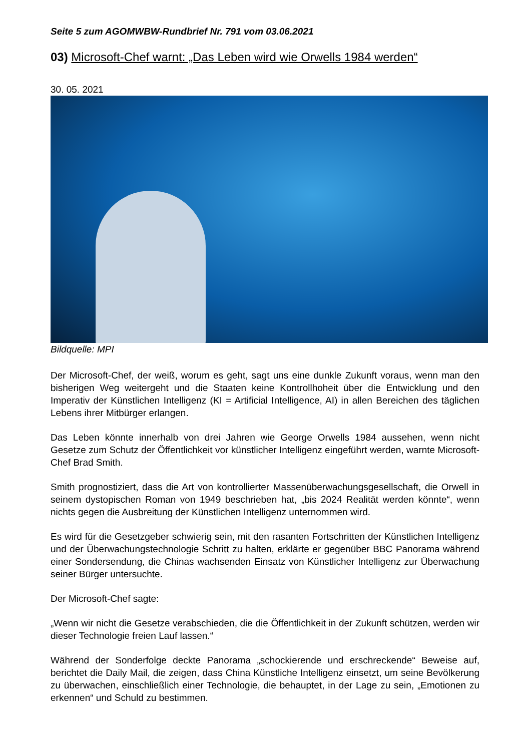Seite 5 zum AGOMWBW-Rundbrief Nr. 791 vom 03.06.2021
03) Microsoft-Chef warnt: „Das Leben wird wie Orwells 1984 werden“
30. 05. 2021
Bildquelle: MPI
Der Microsoft-Chef, der weiß, worum es geht, sagt uns eine dunkle Zukunft voraus, wenn man den bisherigen Weg weitergeht und die Staaten keine Kontrollhoheit über die Entwicklung und den Imperativ der Künstlichen Intelligenz (KI = Artificial Intelligence, AI) in allen Bereichen des täglichen Lebens ihrer Mitbürger erlangen.
Das Leben könnte innerhalb von drei Jahren wie George Orwells 1984 aussehen, wenn nicht Gesetze zum Schutz der Öffentlichkeit vor künstlicher Intelligenz eingeführt werden, warnte Microsoft-Chef Brad Smith.
Smith prognostiziert, dass die Art von kontrollierter Massenüberwachungsgesellschaft, die Orwell in seinem dystopischen Roman von 1949 beschrieben hat, „bis 2024 Realität werden könnte“, wenn nichts gegen die Ausbreitung der Künstlichen Intelligenz unternommen wird.
Es wird für die Gesetzgeber schwierig sein, mit den rasanten Fortschritten der Künstlichen Intelligenz und der Überwachungstechnologie Schritt zu halten, erklärte er gegenüber BBC Panorama während einer Sondersendung, die Chinas wachsenden Einsatz von Künstlicher Intelligenz zur Überwachung seiner Bürger untersuchte.
Der Microsoft-Chef sagte:
„Wenn wir nicht die Gesetze verabschieden, die die Öffentlichkeit in der Zukunft schützen, werden wir dieser Technologie freien Lauf lassen.“
Während der Sonderfolge deckte Panorama „schockierende und erschreckende“ Beweise auf, berichtet die Daily Mail, die zeigen, dass China Künstliche Intelligenz einsetzt, um seine Bevölkerung zu überwachen, einschließlich einer Technologie, die behauptet, in der Lage zu sein, „Emotionen zu erkennen“ und Schuld zu bestimmen.